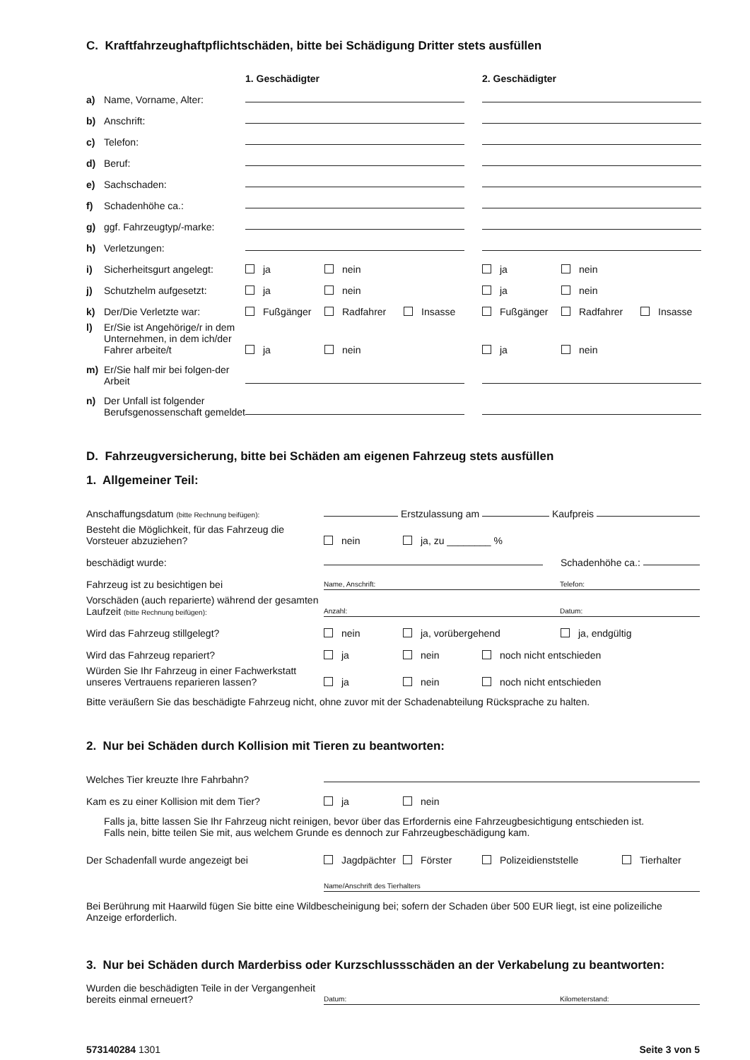C. Kraftfahrzeughaftpflichtschäden, bitte bei Schädigung Dritter stets ausfüllen
1. Geschädigter
2. Geschädigter
a) Name, Vorname, Alter:
b) Anschrift:
c) Telefon:
d) Beruf:
e) Sachschaden:
f) Schadenhöhe ca.:
g) ggf. Fahrzeugtyp/-marke:
h) Verletzungen:
i) Sicherheitsgurt angelegt:
ja nein
ja nein
j) Schutzhelm aufgesetzt:
ja nein
ja nein
k) Der/Die Verletzte war:
Fußgänger Radfahrer Insasse
Fußgänger Radfahrer Insasse
l) Er/Sie ist Angehörige/r in dem Unternehmen, in dem ich/der Fahrer arbeite/t
ja nein
ja nein
m) Er/Sie half mir bei folgen-der Arbeit
n) Der Unfall ist folgender Berufsgenossenschaft gemeldet
D. Fahrzeugversicherung, bitte bei Schäden am eigenen Fahrzeug stets ausfüllen
1. Allgemeiner Teil:
Anschaffungsdatum (bitte Rechnung beifügen):
Erstzulassung am Kaufpreis
Besteht die Möglichkeit, für das Fahrzeug die Vorsteuer abzuziehen?
nein ja, zu ________ %
beschädigt wurde:
Schadenhöhe ca.:
Fahrzeug ist zu besichtigen bei
Name, Anschrift: Telefon:
Vorschäden (auch reparierte) während der gesamten Laufzeit (bitte Rechnung beifügen):
Anzahl: Datum:
Wird das Fahrzeug stillgelegt?
nein ja, vorübergehend ja, endgültig
Wird das Fahrzeug repariert?
ja nein noch nicht entschieden
Würden Sie Ihr Fahrzeug in einer Fachwerkstatt unseres Vertrauens reparieren lassen?
ja nein noch nicht entschieden
Bitte veräußern Sie das beschädigte Fahrzeug nicht, ohne zuvor mit der Schadenabteilung Rücksprache zu halten.
2. Nur bei Schäden durch Kollision mit Tieren zu beantworten:
Welches Tier kreuzte Ihre Fahrbahn?
Kam es zu einer Kollision mit dem Tier?
ja nein
Falls ja, bitte lassen Sie Ihr Fahrzeug nicht reinigen, bevor über das Erfordernis eine Fahrzeugbesichtigung entschieden ist.
Falls nein, bitte teilen Sie mit, aus welchem Grunde es dennoch zur Fahrzeugbeschädigung kam.
Der Schadenfall wurde angezeigt bei
Jagdpächter Förster Polizeidienststelle Tierhalter
Name/Anschrift des Tierhalters
Bei Berührung mit Haarwild fügen Sie bitte eine Wildbescheinigung bei; sofern der Schaden über 500 EUR liegt, ist eine polizeiliche Anzeige erforderlich.
3. Nur bei Schäden durch Marderbiss oder Kurzschlussschäden an der Verkabelung zu beantworten:
Wurden die beschädigten Teile in der Vergangenheit bereits einmal erneuert?
Datum: Kilometerstand:
573140284 1301 Seite 3 von 5